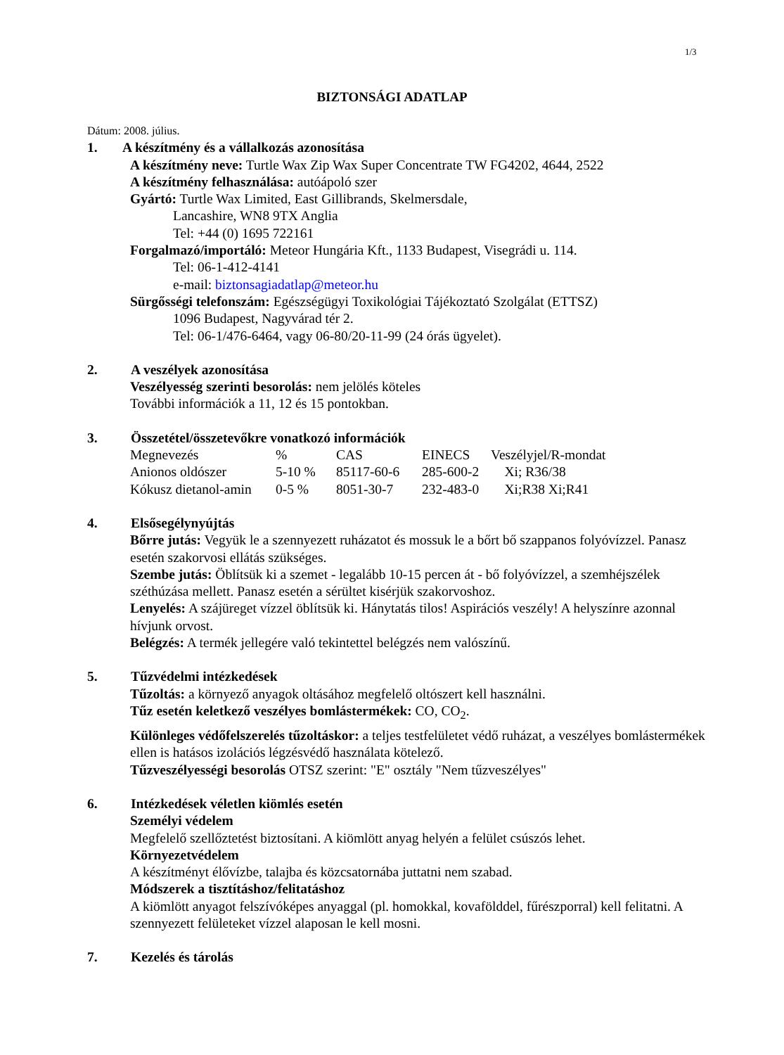1/3
BIZTONSÁGI ADATLAP
Dátum: 2008. július.
1. A készítmény és a vállalkozás azonosítása
A készítmény neve: Turtle Wax Zip Wax Super Concentrate TW FG4202, 4644, 2522
A készítmény felhasználása: autóápoló szer
Gyártó: Turtle Wax Limited, East Gillibrands, Skelmersdale,
Lancashire, WN8 9TX Anglia
Tel: +44 (0) 1695 722161
Forgalmazó/importáló: Meteor Hungária Kft., 1133 Budapest, Visegrádi u. 114.
Tel: 06-1-412-4141
e-mail: biztonsagiadatlap@meteor.hu
Sürgősségi telefonszám: Egészségügyi Toxikológiai Tájékoztató Szolgálat (ETTSZ)
1096 Budapest, Nagyvárad tér 2.
Tel: 06-1/476-6464, vagy 06-80/20-11-99 (24 órás ügyelet).
2. A veszélyek azonosítása
Veszélyesség szerinti besorolás: nem jelölés köteles
További információk a 11, 12 és 15 pontokban.
3. Összetétel/összetevőkre vonatkozó információk
| Megnevezés | % | CAS | EINECS | Veszélyjel/R-mondat |
| Anionos oldószer | 5-10 % | 85117-60-6 | 285-600-2 | Xi; R36/38 |
| Kókusz dietanol-amin | 0-5 % | 8051-30-7 | 232-483-0 | Xi;R38 Xi;R41 |
4. Elsősegélynyújtás
Bőrre jutás: Vegyük le a szennyezett ruházatot és mossuk le a bőrt bő szappanos folyóvízzel. Panasz esetén szakorvosi ellátás szükséges.
Szembe jutás: Öblítsük ki a szemet - legalább 10-15 percen át - bő folyóvízzel, a szemhéjszélek széthúzása mellett. Panasz esetén a sérültet kisérjük szakorvoshoz.
Lenyelés: A szájüreget vízzel öblítsük ki. Hánytatás tilos! Aspirációs veszély! A helyszínre azonnal hívjunk orvost.
Belégzés: A termék jellegére való tekintettel belégzés nem valószínű.
5. Tűzvédelmi intézkedések
Tűzoltás: a környező anyagok oltásához megfelelő oltószert kell használni.
Tűz esetén keletkező veszélyes bomlástermékek: CO, CO<sub>2</sub>.
Különleges védőfelszerelés tűzoltáskor: a teljes testfelületet védő ruházat, a veszélyes bomlástermékek ellen is hatásos izolációs légzésvédő használata kötelező.
Tűzveszélyességi besorolás OTSZ szerint: "E" osztály "Nem tűzveszélyes"
6. Intézkedések véletlen kiömlés esetén
Személyi védelem
Megfelelő szellőztetést biztosítani. A kiömlött anyag helyén a felület csúszós lehet.
Környezetvédelem
A készítményt élővízbe, talajba és közcsatornába juttatni nem szabad.
Módszerek a tisztításhoz/felitatáshoz
A kiömlött anyagot felszívóképes anyaggal (pl. homokkal, kovafölddel, fűrészporral) kell felitatni. A szennyezett felületeket vízzel alaposan le kell mosni.
7. Kezelés és tárolás